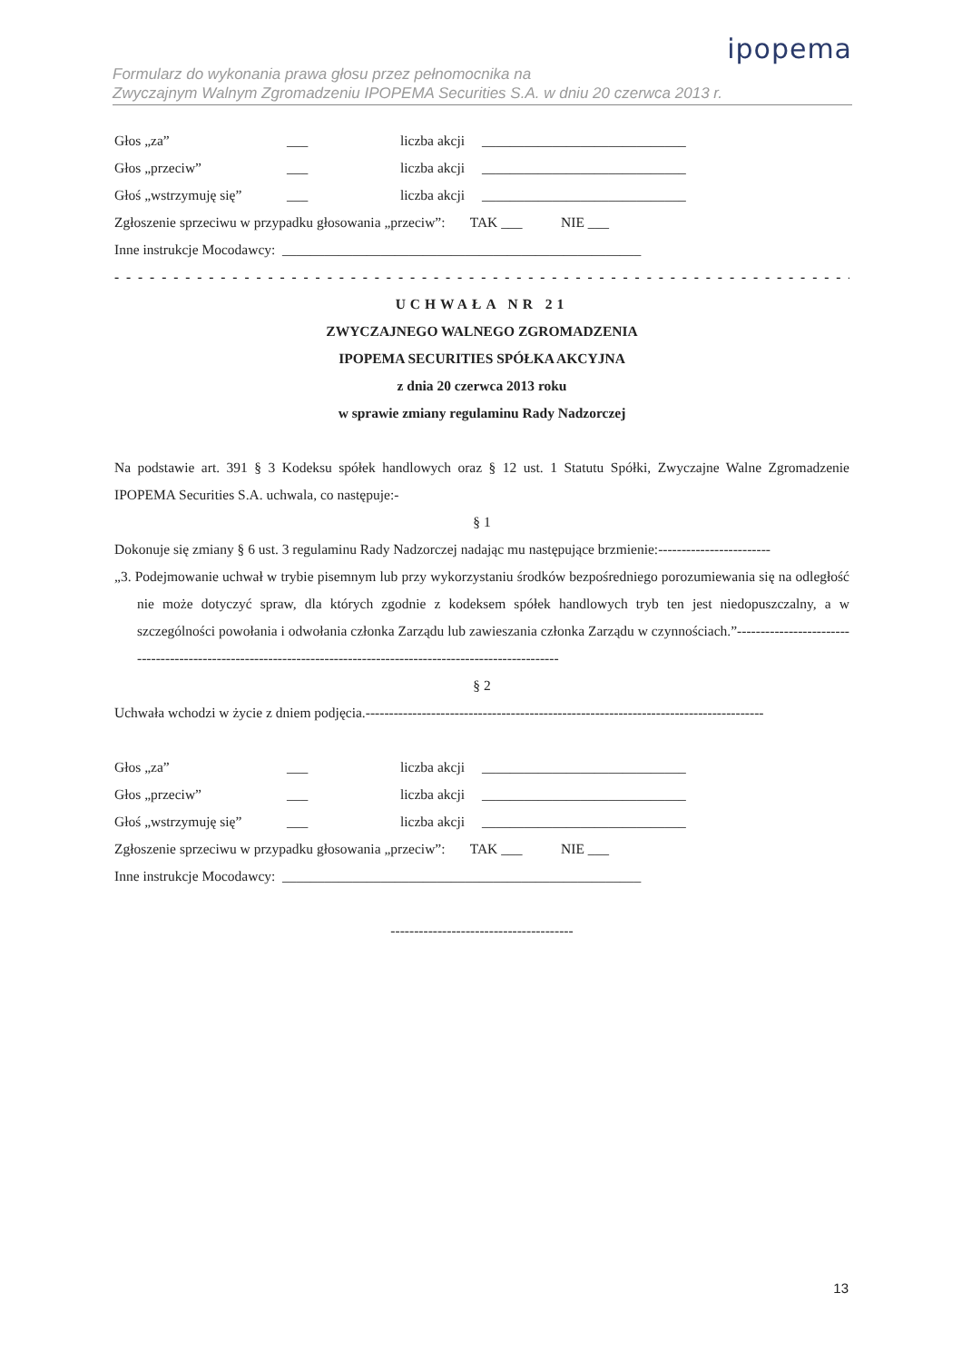ipopema
Formularz do wykonania prawa głosu przez pełnomocnika na
Zwyczajnym Walnym Zgromadzeniu IPOPEMA Securities S.A. w dniu 20 czerwca 2013 r.
Głos „za” ___ liczba akcji _____________________________
Głos „przeciw” ___ liczba akcji _____________________________
Głoś „wstrzymuję się” ___ liczba akcji _____________________________
Zgłoszenie sprzeciwu w przypadku głosowania „przeciw”: TAK ___ NIE ___
Inne instrukcje Mocodawcy: ___________________________________________________
- - - - - - - - - - - - - - - - - - - - - - - - - - - - - - - - - - - - - - - - - - - - - - - - - - - - - - - - - - - - - - - - - -
UCHWAŁA NR 21
ZWYCZAJNEGO WALNEGO ZGROMADZENIA
IPOPEMA SECURITIES SPÓŁKA AKCYJNA
z dnia 20 czerwca 2013 roku
w sprawie zmiany regulaminu Rady Nadzorczej
Na podstawie art. 391 § 3 Kodeksu spółek handlowych oraz § 12 ust. 1 Statutu Spółki, Zwyczajne Walne Zgromadzenie IPOPEMA Securities S.A. uchwala, co następuje:-
§ 1
Dokonuje się zmiany § 6 ust. 3 regulaminu Rady Nadzorczej nadając mu następujące brzmienie:------------------------
„3. Podejmowanie uchwał w trybie pisemnym lub przy wykorzystaniu środków bezpośredniego porozumiewania się na odległość nie może dotyczyć spraw, dla których zgodnie z kodeksem spółek handlowych tryb ten jest niedopuszczalny, a w szczególności powołania i odwołania członka Zarządu lub zawieszania członka Zarządu w czynnościach.”------------------------------------------------------------------------------------------------------------------
§ 2
Uchwała wchodzi w życie z dniem podjęcia.-------------------------------------------------------------------------------------
Głos „za” ___ liczba akcji _____________________________
Głos „przeciw” ___ liczba akcji _____________________________
Głoś „wstrzymuję się” ___ liczba akcji _____________________________
Zgłoszenie sprzeciwu w przypadku głosowania „przeciw”: TAK ___ NIE ___
Inne instrukcje Mocodawcy: ___________________________________________________
---------------------------------------
13